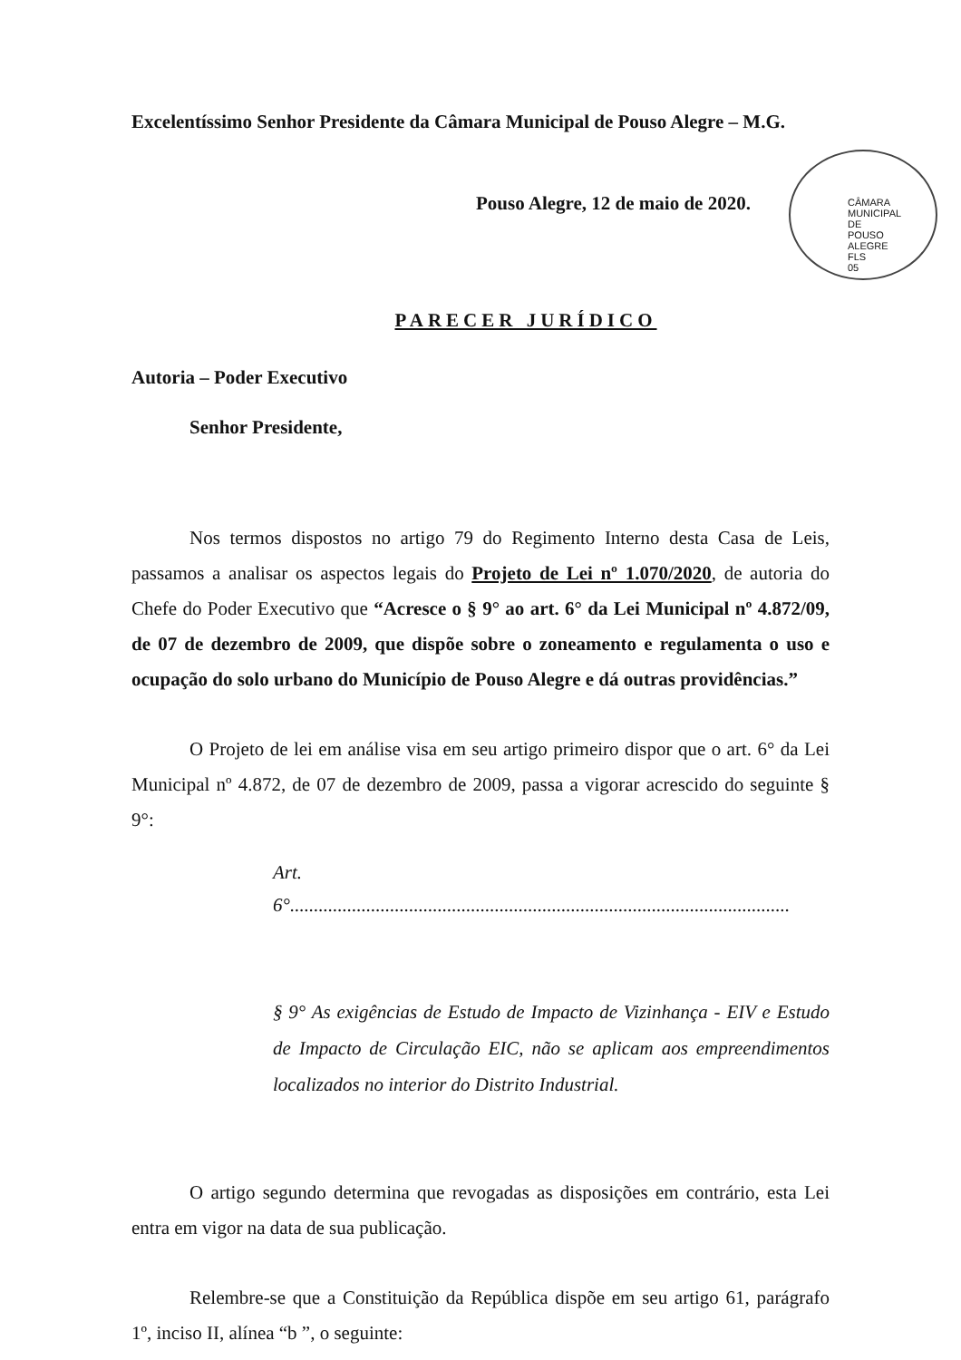Excelentíssimo Senhor Presidente da Câmara Municipal de Pouso Alegre – M.G.
Pouso Alegre, 12 de maio de 2020.
CÂMARA MUNICIPAL DE POUSO ALEGRE FLS 05
PARECER JURÍDICO
Autoria – Poder Executivo
Senhor Presidente,
Nos termos dispostos no artigo 79 do Regimento Interno desta Casa de Leis, passamos a analisar os aspectos legais do Projeto de Lei nº 1.070/2020, de autoria do Chefe do Poder Executivo que “Acresce o § 9° ao art. 6° da Lei Municipal nº 4.872/09, de 07 de dezembro de 2009, que dispõe sobre o zoneamento e regulamenta o uso e ocupação do solo urbano do Município de Pouso Alegre e dá outras providências.”
O Projeto de lei em análise visa em seu artigo primeiro dispor que o art. 6° da Lei Municipal nº 4.872, de 07 de dezembro de 2009, passa a vigorar acrescido do seguinte § 9°:
Art.
6°.........................................................................................................
§ 9° As exigências de Estudo de Impacto de Vizinhança - EIV e Estudo de Impacto de Circulação EIC, não se aplicam aos empreendimentos localizados no interior do Distrito Industrial.
O artigo segundo determina que revogadas as disposições em contrário, esta Lei entra em vigor na data de sua publicação.
Relembre-se que a Constituição da República dispõe em seu artigo 61, parágrafo 1º, inciso II, alínea “b ”, o seguinte: